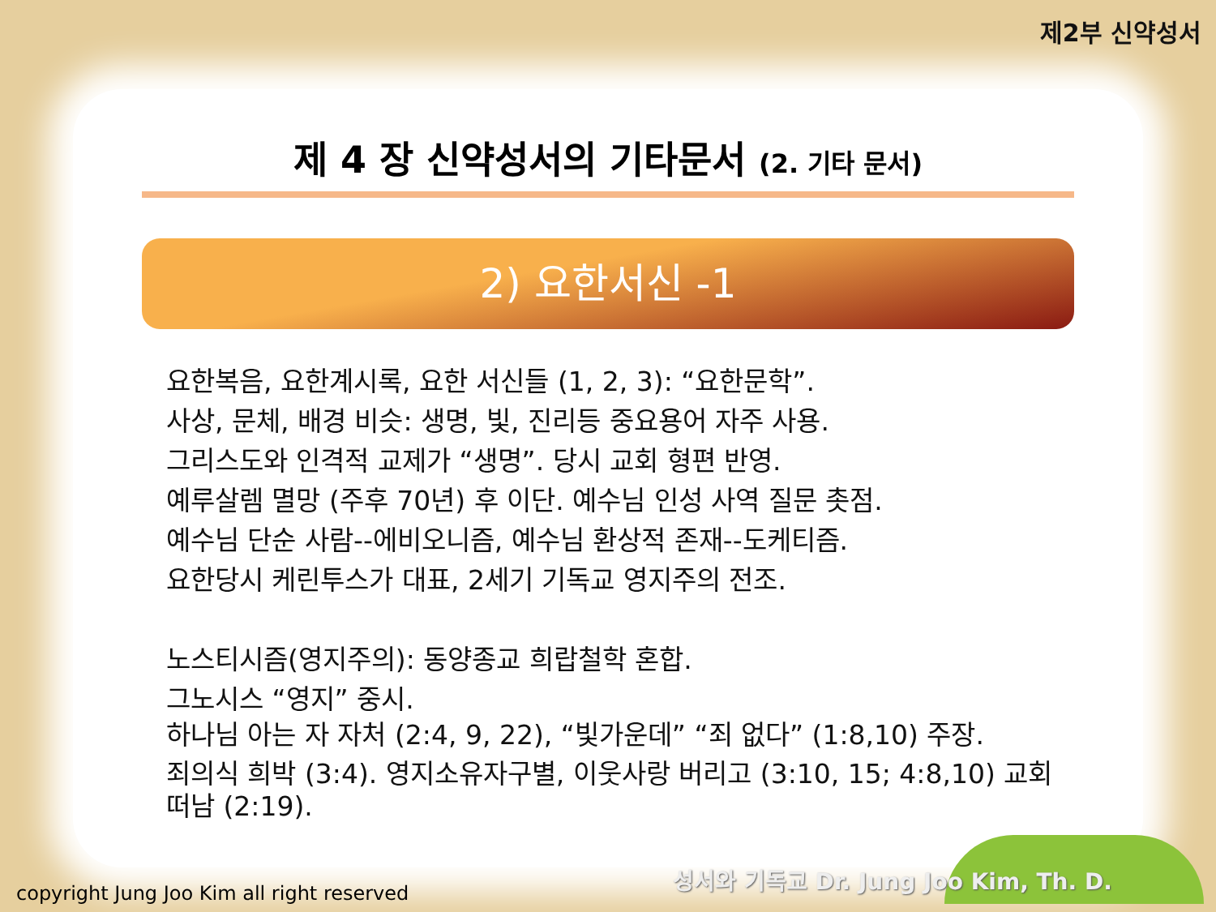제2부 신약성서
제 4 장 신약성서의 기타문서 (2. 기타 문서)
2) 요한서신 -1
요한복음, 요한계시록, 요한 서신들 (1, 2, 3): “요한문학”.
사상, 문체, 배경 비슷: 생명, 빛, 진리등 중요용어 자주 사용.
그리스도와 인격적 교제가 “생명”. 당시 교회 형편 반영.
예루살렘 멸망 (주후 70년) 후 이단. 예수님 인성 사역 질문 촛점.
예수님 단순 사람--에비오니즘, 예수님 환상적 존재--도케티즘.
요한당시 케린투스가 대표, 2세기 기독교 영지주의 전조.
노스티시즘(영지주의): 동양종교 희랍철학 혼합.
그노시스 “영지” 중시.
하나님 아는 자 자처 (2:4, 9, 22), “빛가운데” “죄 없다” (1:8,10) 주장.
죄의식 희박 (3:4). 영지소유자구별, 이웃사랑 버리고 (3:10, 15; 4:8,10) 교회떠남 (2:19).
성서와 기독교 Dr. Jung Joo Kim, Th. D.
copyright Jung Joo Kim all right reserved